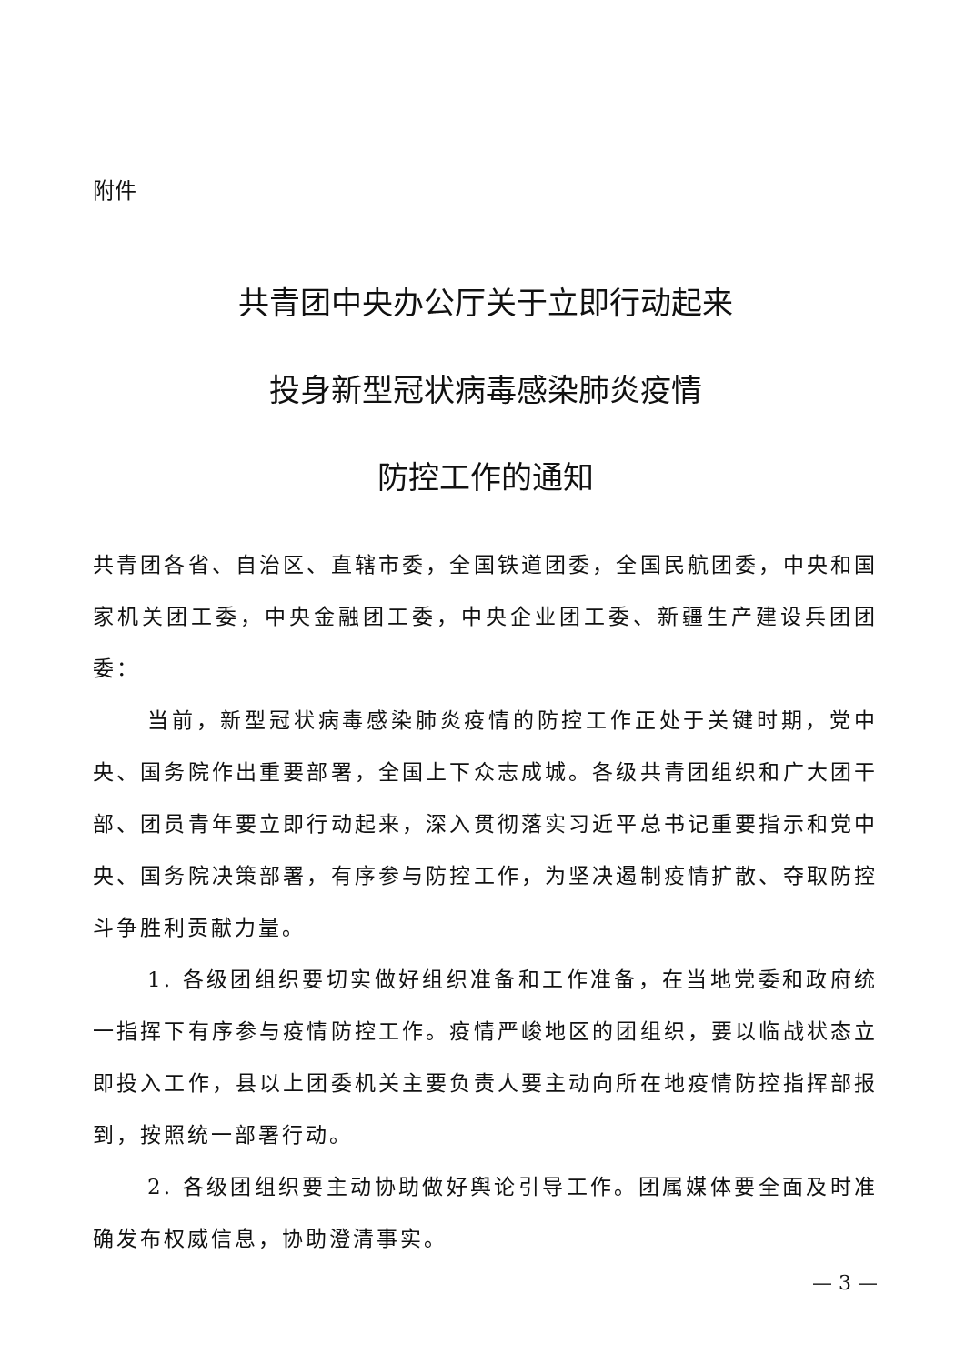附件
共青团中央办公厅关于立即行动起来
投身新型冠状病毒感染肺炎疫情
防控工作的通知
共青团各省、自治区、直辖市委，全国铁道团委，全国民航团委，中央和国家机关团工委，中央金融团工委，中央企业团工委、新疆生产建设兵团团委：
当前，新型冠状病毒感染肺炎疫情的防控工作正处于关键时期，党中央、国务院作出重要部署，全国上下众志成城。各级共青团组织和广大团干部、团员青年要立即行动起来，深入贯彻落实习近平总书记重要指示和党中央、国务院决策部署，有序参与防控工作，为坚决遏制疫情扩散、夺取防控斗争胜利贡献力量。
1. 各级团组织要切实做好组织准备和工作准备，在当地党委和政府统一指挥下有序参与疫情防控工作。疫情严峻地区的团组织，要以临战状态立即投入工作，县以上团委机关主要负责人要主动向所在地疫情防控指挥部报到，按照统一部署行动。
2. 各级团组织要主动协助做好舆论引导工作。团属媒体要全面及时准确发布权威信息，协助澄清事实。
— 3 —